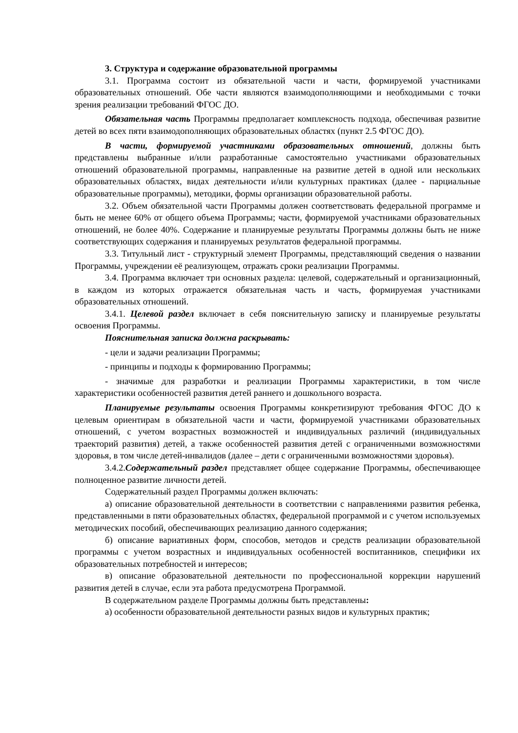3. Структура и содержание образовательной программы
3.1. Программа состоит из обязательной части и части, формируемой участниками образовательных отношений. Обе части являются взаимодополняющими и необходимыми с точки зрения реализации требований ФГОС ДО.
Обязательная часть Программы предполагает комплексность подхода, обеспечивая развитие детей во всех пяти взаимодополняющих образовательных областях (пункт 2.5 ФГОС ДО).
В части, формируемой участниками образовательных отношений, должны быть представлены выбранные и/или разработанные самостоятельно участниками образовательных отношений образовательной программы, направленные на развитие детей в одной или нескольких образовательных областях, видах деятельности и/или культурных практиках (далее - парциальные образовательные программы), методики, формы организации образовательной работы.
3.2. Объем обязательной части Программы должен соответствовать федеральной программе и быть не менее 60% от общего объема Программы; части, формируемой участниками образовательных отношений, не более 40%. Содержание и планируемые результаты Программы должны быть не ниже соответствующих содержания и планируемых результатов федеральной программы.
3.3. Титульный лист - структурный элемент Программы, представляющий сведения о названии Программы, учреждении её реализующем, отражать сроки реализации Программы.
3.4. Программа включает три основных раздела: целевой, содержательный и организационный, в каждом из которых отражается обязательная часть и часть, формируемая участниками образовательных отношений.
3.4.1. Целевой раздел включает в себя пояснительную записку и планируемые результаты освоения Программы.
Пояснительная записка должна раскрывать:
- цели и задачи реализации Программы;
- принципы и подходы к формированию Программы;
- значимые для разработки и реализации Программы характеристики, в том числе характеристики особенностей развития детей раннего и дошкольного возраста.
Планируемые результаты освоения Программы конкретизируют требования ФГОС ДО к целевым ориентирам в обязательной части и части, формируемой участниками образовательных отношений, с учетом возрастных возможностей и индивидуальных различий (индивидуальных траекторий развития) детей, а также особенностей развития детей с ограниченными возможностями здоровья, в том числе детей-инвалидов (далее – дети с ограниченными возможностями здоровья).
3.4.2.Содержательный раздел представляет общее содержание Программы, обеспечивающее полноценное развитие личности детей.
Содержательный раздел Программы должен включать:
а) описание образовательной деятельности в соответствии с направлениями развития ребенка, представленными в пяти образовательных областях, федеральной программой и с учетом используемых методических пособий, обеспечивающих реализацию данного содержания;
б) описание вариативных форм, способов, методов и средств реализации образовательной программы с учетом возрастных и индивидуальных особенностей воспитанников, специфики их образовательных потребностей и интересов;
в) описание образовательной деятельности по профессиональной коррекции нарушений развития детей в случае, если эта работа предусмотрена Программой.
В содержательном разделе Программы должны быть представлены:
а) особенности образовательной деятельности разных видов и культурных практик;